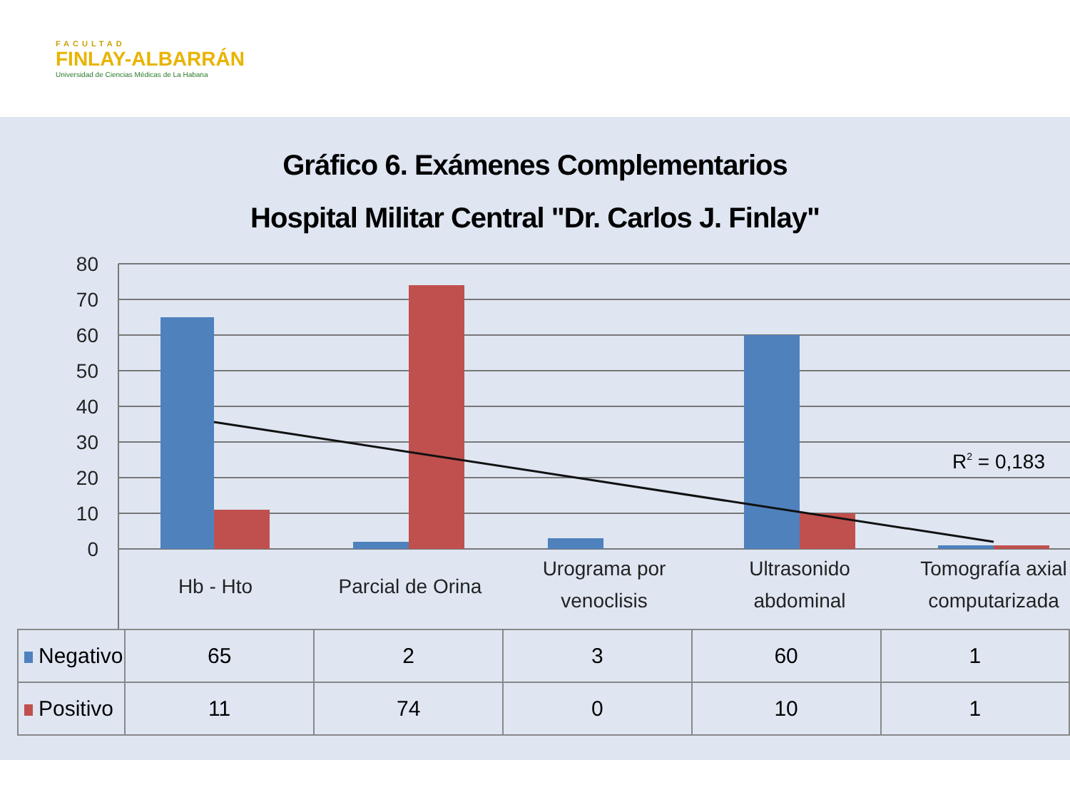FACULTAD
FINLAY-ALBARRÁN
Universidad de Ciencias Médicas de La Habana
Gráfico 6. Exámenes Complementarios
Hospital Militar Central "Dr. Carlos J. Finlay"
80
70
60
50
40
30
20
10
0
R2 = 0,183
Hb - Hto
Parcial de Orina
Urograma por
venoclisis
Ultrasonido
abdominal
Tomografía axial
computarizada
| Negativo | 65 | 2 | 3 | 60 | 1 |
| Positivo | 11 | 74 | 0 | 10 | 1 |